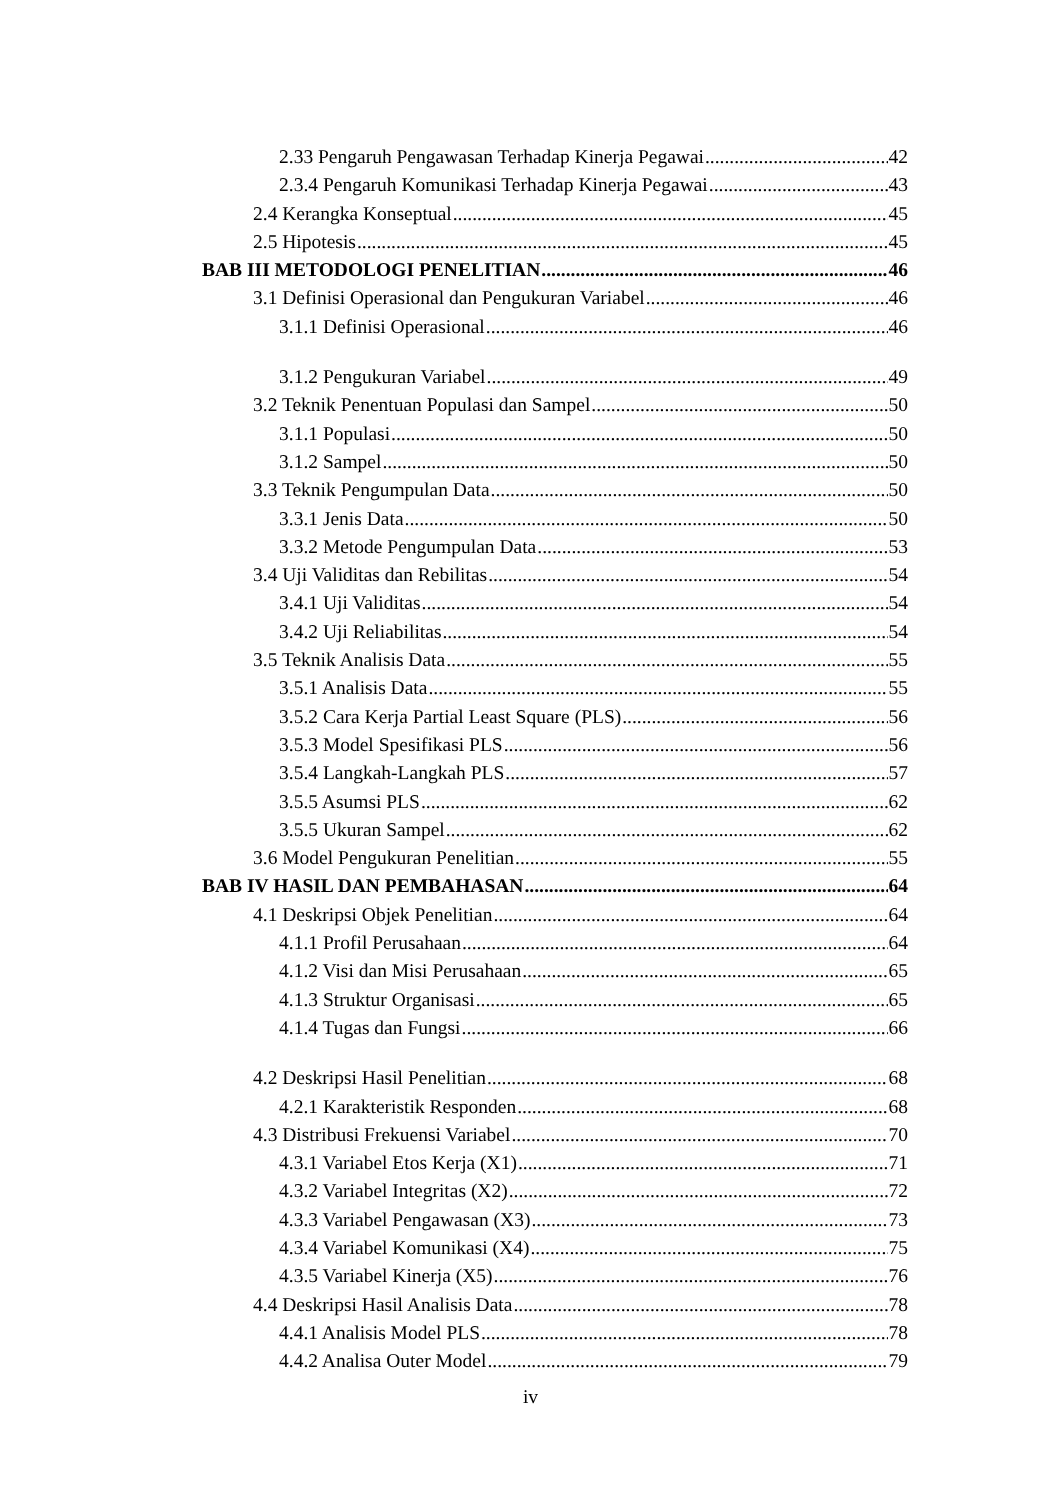2.33 Pengaruh Pengawasan Terhadap Kinerja Pegawai 42
2.3.4 Pengaruh Komunikasi Terhadap Kinerja Pegawai 43
2.4 Kerangka Konseptual 45
2.5 Hipotesis 45
BAB III METODOLOGI PENELITIAN 46
3.1 Definisi Operasional dan Pengukuran Variabel 46
3.1.1 Definisi Operasional 46
3.1.2 Pengukuran Variabel 49
3.2 Teknik Penentuan Populasi dan Sampel 50
3.1.1 Populasi 50
3.1.2 Sampel 50
3.3 Teknik Pengumpulan Data 50
3.3.1 Jenis Data 50
3.3.2 Metode Pengumpulan Data 53
3.4 Uji Validitas dan Rebilitas 54
3.4.1 Uji Validitas 54
3.4.2 Uji Reliabilitas 54
3.5 Teknik Analisis Data 55
3.5.1 Analisis Data 55
3.5.2 Cara Kerja Partial Least Square (PLS) 56
3.5.3 Model Spesifikasi PLS 56
3.5.4 Langkah-Langkah PLS 57
3.5.5 Asumsi PLS 62
3.5.5 Ukuran Sampel 62
3.6 Model Pengukuran Penelitian 55
BAB IV HASIL DAN PEMBAHASAN 64
4.1 Deskripsi Objek Penelitian 64
4.1.1 Profil Perusahaan 64
4.1.2 Visi dan Misi Perusahaan 65
4.1.3 Struktur Organisasi 65
4.1.4 Tugas dan Fungsi 66
4.2 Deskripsi Hasil Penelitian 68
4.2.1 Karakteristik Responden 68
4.3 Distribusi Frekuensi Variabel 70
4.3.1 Variabel Etos Kerja (X1) 71
4.3.2 Variabel Integritas (X2) 72
4.3.3 Variabel Pengawasan (X3) 73
4.3.4 Variabel Komunikasi (X4) 75
4.3.5 Variabel Kinerja (X5) 76
4.4 Deskripsi Hasil Analisis Data 78
4.4.1 Analisis Model PLS 78
4.4.2 Analisa Outer Model 79
iv